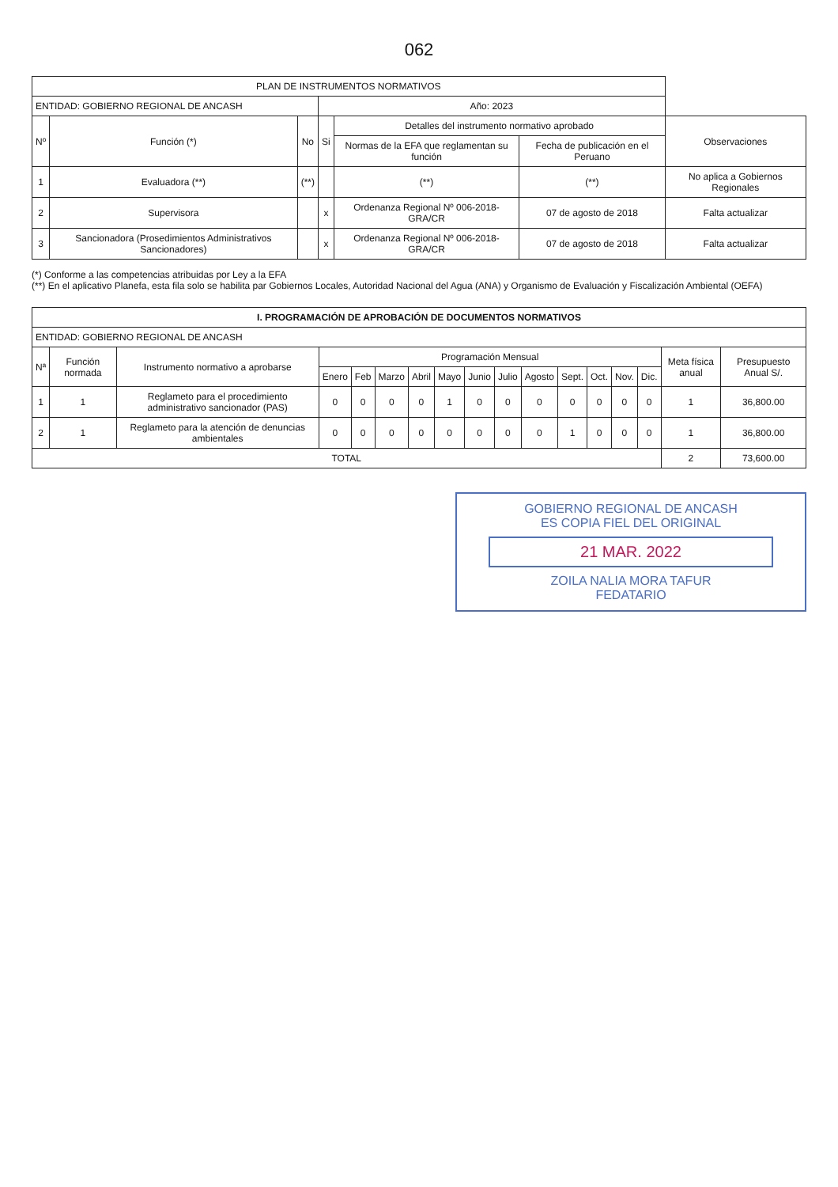062
| PLAN DE INSTRUMENTOS NORMATIVOS | | | | | | |
| --- | --- | --- | --- | --- | --- | --- |
| ENTIDAD: GOBIERNO REGIONAL DE ANCASH | | | Año: 2023 | | | |
| Nº | Función (*) | No | Si | Detalles del instrumento normativo aprobado | | Observaciones |
| | | | | Normas de la EFA que reglamentan su función | Fecha de publicación en el Peruano | |
| 1 | Evaluadora (**) | (**) | | (**) | (**) | No aplica a Gobiernos Regionales |
| 2 | Supervisora | | x | Ordenanza Regional Nº 006-2018-GRA/CR | 07 de agosto de 2018 | Falta actualizar |
| 3 | Sancionadora (Prosedimientos Administrativos Sancionadores) | | x | Ordenanza Regional Nº 006-2018-GRA/CR | 07 de agosto de 2018 | Falta actualizar |
(*) Conforme a las competencias atribuidas por Ley a la EFA
(**) En el aplicativo Planefa, esta fila solo se habilita par Gobiernos Locales, Autoridad Nacional del Agua (ANA) y Organismo de Evaluación y Fiscalización Ambiental (OEFA)
| I. PROGRAMACIÓN DE APROBACIÓN DE DOCUMENTOS NORMATIVOS | | | | | | | | | | | | | | | | |
| --- | --- | --- | --- | --- | --- | --- | --- | --- | --- | --- | --- | --- | --- | --- | --- | --- |
| ENTIDAD: GOBIERNO REGIONAL DE ANCASH | | | | | | | | | | | | | | | | |
| Nª | Función normada | Instrumento normativo a aprobarse | Programación Mensual | | | | | | | | | | | | Meta física anual | Presupuesto Anual S/. |
| | | | Enero | Feb | Marzo | Abril | Mayo | Junio | Julio | Agosto | Sept. | Oct. | Nov. | Dic. | | |
| 1 | 1 | Reglameto para el procedimiento administrativo sancionador (PAS) | 0 | 0 | 0 | 0 | 1 | 0 | 0 | 0 | 0 | 0 | 0 | 0 | 1 | 36,800.00 |
| 2 | 1 | Reglameto para la atención de denuncias ambientales | 0 | 0 | 0 | 0 | 0 | 0 | 0 | 0 | 1 | 0 | 0 | 0 | 1 | 36,800.00 |
| TOTAL | | | | | | | | | | | | | | | 2 | 73,600.00 |
GOBIERNO REGIONAL DE ANCASH
ES COPIA FIEL DEL ORIGINAL
21 MAR. 2022
ZOILA NALIA MORA TAFUR
FEDATARIO